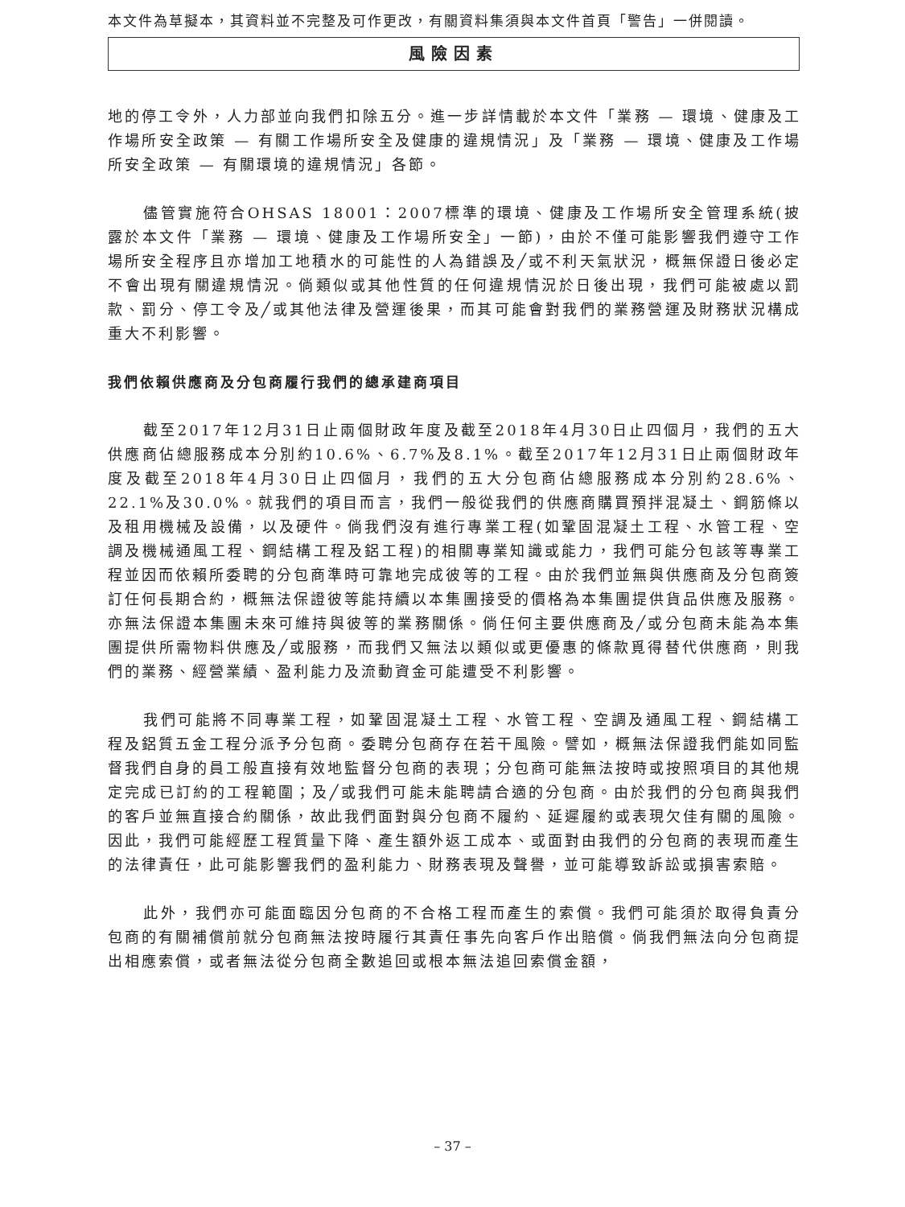本文件為草擬本，其資料並不完整及可作更改，有關資料集須與本文件首頁「警告」一併閱讀。
風險因素
地的停工令外，人力部並向我們扣除五分。進一步詳情載於本文件「業務 — 環境、健康及工作場所安全政策 — 有關工作場所安全及健康的違規情況」及「業務 — 環境、健康及工作場所安全政策 — 有關環境的違規情況」各節。
儘管實施符合OHSAS 18001：2007標準的環境、健康及工作場所安全管理系統(披露於本文件「業務 — 環境、健康及工作場所安全」一節)，由於不僅可能影響我們遵守工作場所安全程序且亦增加工地積水的可能性的人為錯誤及╱或不利天氣狀況，概無保證日後必定不會出現有關違規情況。倘類似或其他性質的任何違規情況於日後出現，我們可能被處以罰款、罰分、停工令及╱或其他法律及營運後果，而其可能會對我們的業務營運及財務狀況構成重大不利影響。
我們依賴供應商及分包商履行我們的總承建商項目
截至2017年12月31日止兩個財政年度及截至2018年4月30日止四個月，我們的五大供應商佔總服務成本分別約10.6%、6.7%及8.1%。截至2017年12月31日止兩個財政年度及截至2018年4月30日止四個月，我們的五大分包商佔總服務成本分別約28.6%、22.1%及30.0%。就我們的項目而言，我們一般從我們的供應商購買預拌混凝土、鋼筋條以及租用機械及設備，以及硬件。倘我們沒有進行專業工程(如鞏固混凝土工程、水管工程、空調及機械通風工程、鋼結構工程及鋁工程)的相關專業知識或能力，我們可能分包該等專業工程並因而依賴所委聘的分包商準時可靠地完成彼等的工程。由於我們並無與供應商及分包商簽訂任何長期合約，概無法保證彼等能持續以本集團接受的價格為本集團提供貨品供應及服務。亦無法保證本集團未來可維持與彼等的業務關係。倘任何主要供應商及╱或分包商未能為本集團提供所需物料供應及╱或服務，而我們又無法以類似或更優惠的條款覓得替代供應商，則我們的業務、經營業績、盈利能力及流動資金可能遭受不利影響。
我們可能將不同專業工程，如鞏固混凝土工程、水管工程、空調及通風工程、鋼結構工程及鋁質五金工程分派予分包商。委聘分包商存在若干風險。譬如，概無法保證我們能如同監督我們自身的員工般直接有效地監督分包商的表現；分包商可能無法按時或按照項目的其他規定完成已訂約的工程範圍；及╱或我們可能未能聘請合適的分包商。由於我們的分包商與我們的客戶並無直接合約關係，故此我們面對與分包商不履約、延遲履約或表現欠佳有關的風險。因此，我們可能經歷工程質量下降、產生額外返工成本、或面對由我們的分包商的表現而產生的法律責任，此可能影響我們的盈利能力、財務表現及聲譽，並可能導致訴訟或損害索賠。
此外，我們亦可能面臨因分包商的不合格工程而產生的索償。我們可能須於取得負責分包商的有關補償前就分包商無法按時履行其責任事先向客戶作出賠償。倘我們無法向分包商提出相應索償，或者無法從分包商全數追回或根本無法追回索償金額，
– 37 –